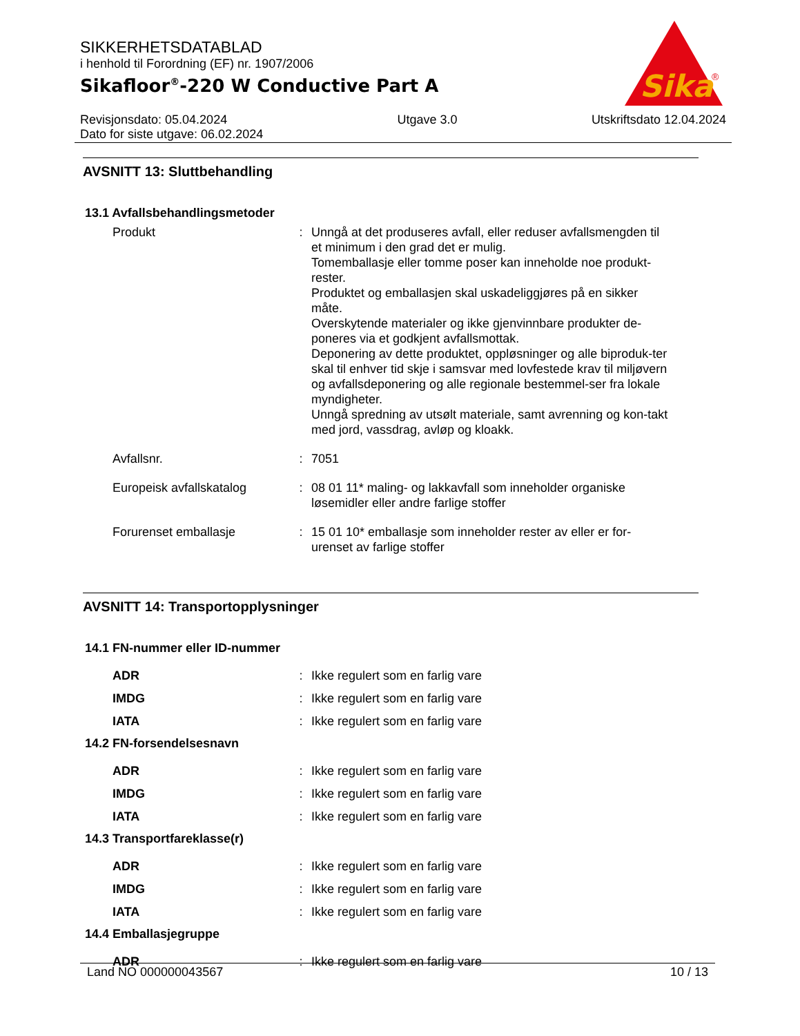SIKKERHETSDATABLAD
i henhold til Forordning (EF) nr. 1907/2006
Sikafloor<sup>®</sup>-220 W Conductive Part A
Sika
®
Revisjonsdato: 05.04.2024
Dato for siste utgave: 06.02.2024
Utgave 3.0 Utskriftsdato 12.04.2024
AVSNITT 13: Sluttbehandling
13.1 Avfallsbehandlingsmetoder
Produkt : Unngå at det produseres avfall, eller reduser avfallsmengden til et minimum i den grad det er mulig.
Tomemballasje eller tomme poser kan inneholde noe produkt-rester.
Produktet og emballasjen skal uskadeliggjøres på en sikker måte.
Overskytende materialer og ikke gjenvinnbare produkter de-poneres via et godkjent avfallsmottak.
Deponering av dette produktet, oppløsninger og alle biproduk-ter skal til enhver tid skje i samsvar med lovfestede krav til miljøvern og avfallsdeponering og alle regionale bestemmel-ser fra lokale myndigheter.
Unngå spredning av utsølt materiale, samt avrenning og kon-takt med jord, vassdrag, avløp og kloakk.
Avfallsnr. : 7051
Europeisk avfallskatalog
: 08 01 11* maling- og lakkavfall som inneholder organiske løsemidler eller andre farlige stoffer
Forurenset emballasje : 15 01 10* emballasje som inneholder rester av eller er for-urenset av farlige stoffer
AVSNITT 14: Transportopplysninger
14.1 FN-nummer eller ID-nummer
ADR : Ikke regulert som en farlig vare
IMDG : Ikke regulert som en farlig vare
IATA : Ikke regulert som en farlig vare
14.2 FN-forsendelsesnavn
ADR : Ikke regulert som en farlig vare
IMDG : Ikke regulert som en farlig vare
IATA : Ikke regulert som en farlig vare
14.3 Transportfareklasse(r)
ADR : Ikke regulert som en farlig vare
IMDG : Ikke regulert som en farlig vare
IATA : Ikke regulert som en farlig vare
14.4 Emballasjegruppe
ADR : Ikke regulert som en farlig vare
Land NO 000000043567 10 / 13